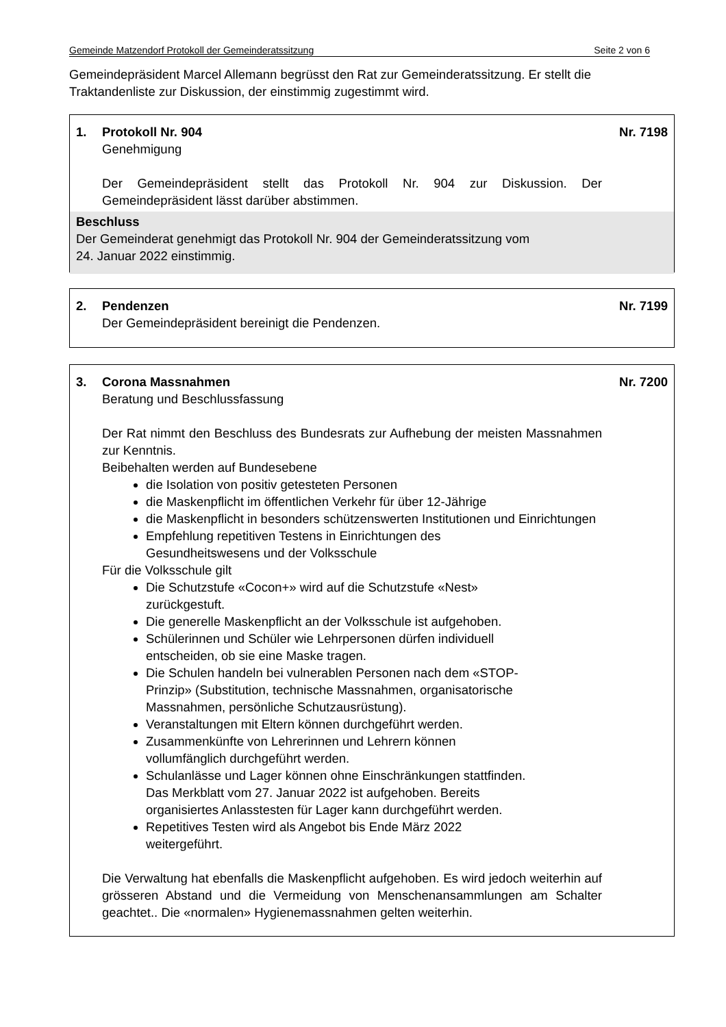Gemeinde Matzendorf Protokoll der Gemeinderatssitzung Seite 2 von 6
Gemeindepräsident Marcel Allemann begrüsst den Rat zur Gemeinderatssitzung. Er stellt die Traktandenliste zur Diskussion, der einstimmig zugestimmt wird.
1. Protokoll Nr. 904 Nr. 7198
Genehmigung
Der Gemeindepräsident stellt das Protokoll Nr. 904 zur Diskussion. Der Gemeindepräsident lässt darüber abstimmen.
Beschluss
Der Gemeinderat genehmigt das Protokoll Nr. 904 der Gemeinderatssitzung vom
24. Januar 2022 einstimmig.
2. Pendenzen Nr. 7199
Der Gemeindepräsident bereinigt die Pendenzen.
3. Corona Massnahmen Nr. 7200
Beratung und Beschlussfassung
Der Rat nimmt den Beschluss des Bundesrats zur Aufhebung der meisten Massnahmen zur Kenntnis.
Beibehalten werden auf Bundesebene
die Isolation von positiv getesteten Personen
die Maskenpflicht im öffentlichen Verkehr für über 12-Jährige
die Maskenpflicht in besonders schützenswerten Institutionen und Einrichtungen
Empfehlung repetitiven Testens in Einrichtungen des
Gesundheitswesens und der Volksschule
Für die Volksschule gilt
Die Schutzstufe «Cocon+» wird auf die Schutzstufe «Nest»
zurückgestuft.
Die generelle Maskenpflicht an der Volksschule ist aufgehoben.
Schülerinnen und Schüler wie Lehrpersonen dürfen individuell
entscheiden, ob sie eine Maske tragen.
Die Schulen handeln bei vulnerablen Personen nach dem «STOP-
Prinzip» (Substitution, technische Massnahmen, organisatorische
Massnahmen, persönliche Schutzausrüstung).
Veranstaltungen mit Eltern können durchgeführt werden.
Zusammenkünfte von Lehrerinnen und Lehrern können
vollumfänglich durchgeführt werden.
Schulanlässe und Lager können ohne Einschränkungen stattfinden.
Das Merkblatt vom 27. Januar 2022 ist aufgehoben. Bereits
organisiertes Anlasstesten für Lager kann durchgeführt werden.
Repetitives Testen wird als Angebot bis Ende März 2022
weitergeführt.
Die Verwaltung hat ebenfalls die Maskenpflicht aufgehoben. Es wird jedoch weiterhin auf grösseren Abstand und die Vermeidung von Menschenansammlungen am Schalter geachtet.. Die «normalen» Hygienemassnahmen gelten weiterhin.